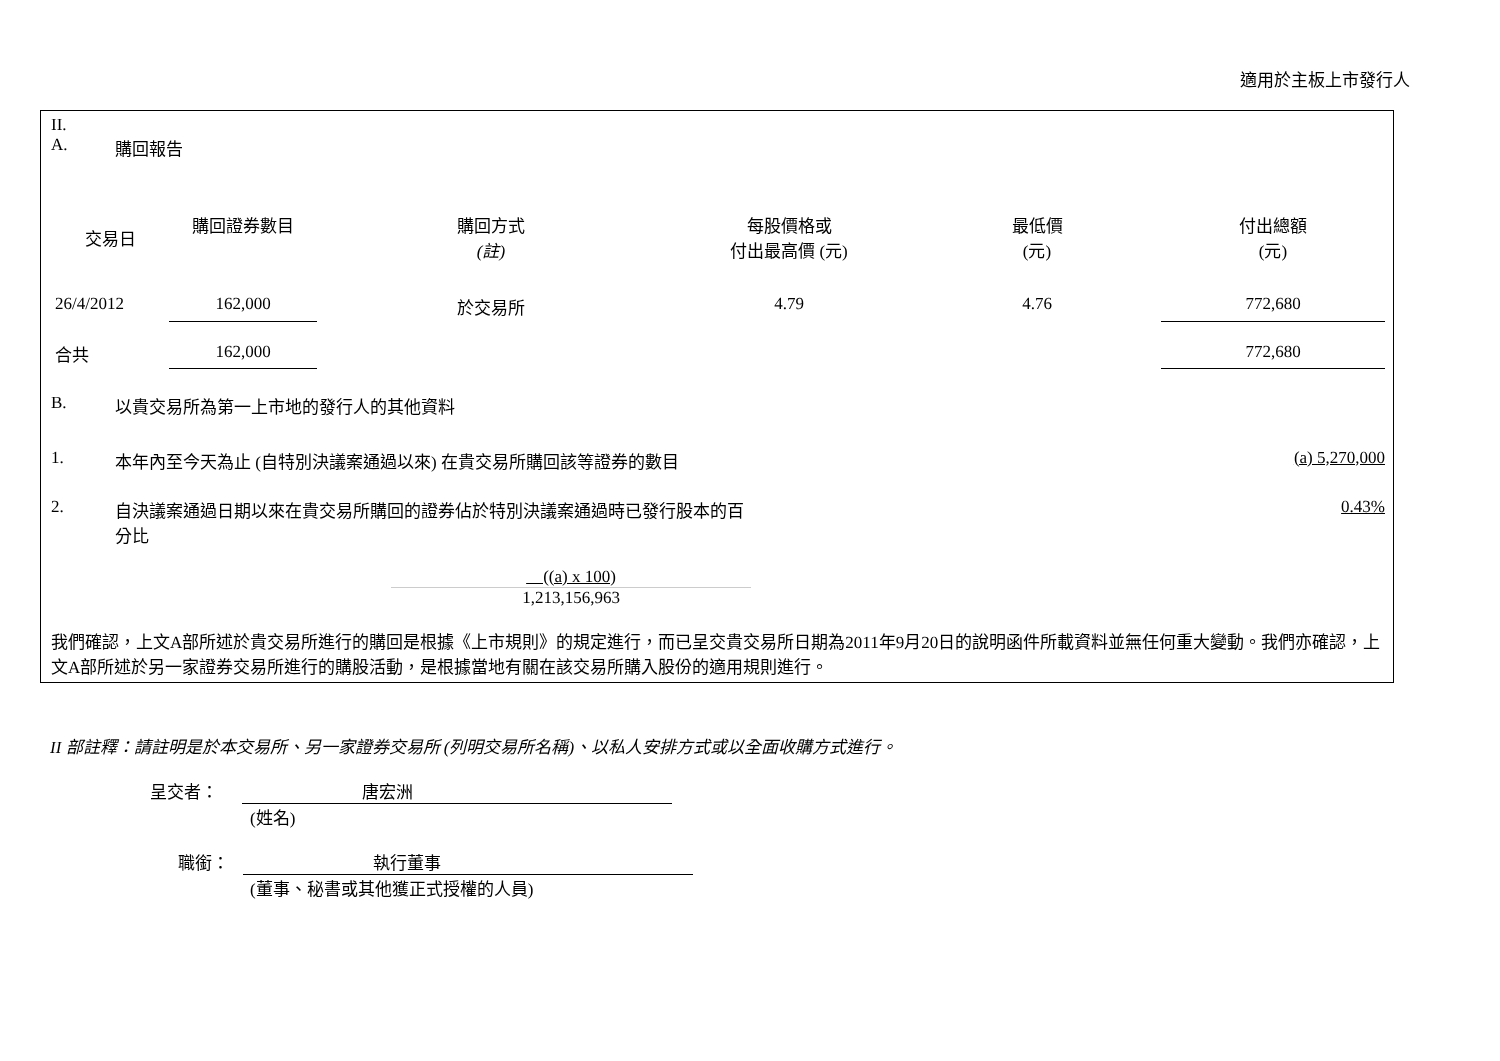適用於主板上市發行人
II.
A. 購回報告
| 交易日 | 購回證券數目 | 購回方式 (註) | 每股價格或 付出最高價 (元) | 最低價 (元) | 付出總額 (元) |
| --- | --- | --- | --- | --- | --- |
| 26/4/2012 | 162,000 | 於交易所 | 4.79 | 4.76 | 772,680 |
| 合共 | 162,000 | | | | 772,680 |
B. 以貴交易所為第一上市地的發行人的其他資料
1. 本年內至今天為止 (自特別決議案通過以來) 在貴交易所購回該等證券的數目 (a) 5,270,000
2. 自決議案通過日期以來在貴交易所購回的證券佔於特別決議案通過時已發行股本的百分比 0.43%
((a) x 100)
1,213,156,963
我們確認，上文A部所述於貴交易所進行的購回是根據《上市規則》的規定進行，而已呈交貴交易所日期為2011年9月20日的說明函件所載資料並無任何重大變動。我們亦確認，上文A部所述於另一家證券交易所進行的購股活動，是根據當地有關在該交易所購入股份的適用規則進行。
II 部註釋：請註明是於本交易所、另一家證券交易所 (列明交易所名稱)、以私人安排方式或以全面收購方式進行。
呈交者： 唐宏洲
(姓名)
職銜： 執行董事
(董事、秘書或其他獲正式授權的人員)